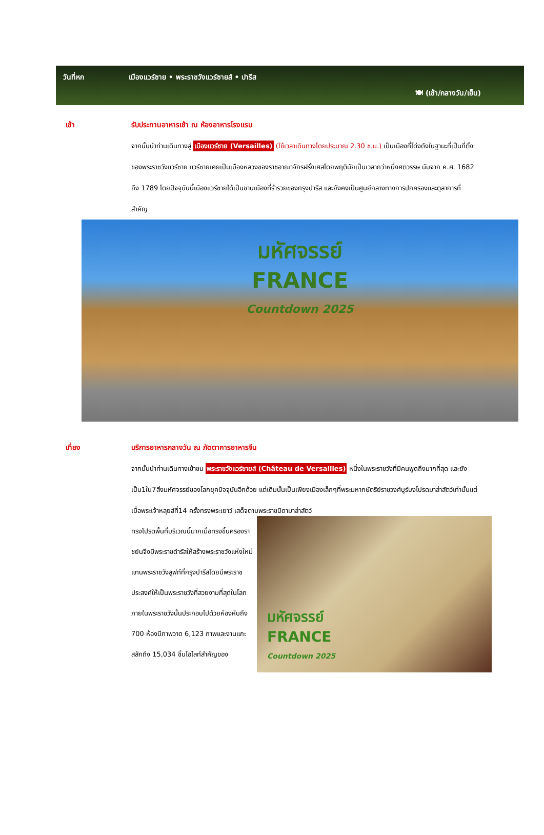วันที่หก เมืองแวร์ซาย • พระราชวังแวร์ซายส์ • ปารีส
🍽 (เช้า/กลางวัน/เย็น)
เช้า รับประทานอาหารเช้า ณ ห้องอาหารโรงแรม
จากนั้นนำท่านเดินทางสู่ เมืองแวร์ซาย (Versailles) (ใช้เวลาเดินทางโดยประมาณ 2.30 ช.ม.) เป็นเมืองที่โด่งดังในฐานะที่เป็นที่ตั้งของพระราชวังแวร์ซาย แวร์ซายเคยเป็นเมืองหลวงของราชอาณาจักรฝรั่งเศสโดยพฤตินัยเป็นเวลากว่าหนึ่งศตวรรษ นับจาก ค.ศ. 1682 ถึง 1789 โดยปัจจุบันนี้เมืองแวร์ซายได้เป็นชานเมืองที่ร่ำรวยของกรุงปารีส และยังคงเป็นศูนย์กลางทางการปกครองและตุลาการที่สำคัญ
มหัศจรรย์
FRANCE
Countdown 2025
เที่ยง บริการอาหารกลางวัน ณ ภัตตาคารอาหารจีน
จากนั้นนำท่านเดินทางเข้าชม พระราชวังแวร์ซายส์ (Château de Versailles) หนึ่งในพระราชวังที่มีคนพูดถึงมากที่สุด และยังเป็น1ใน7สิ่งมหัศจรรย์ของโลกยุคปัจจุบันอีกด้วย แต่เดิมนั้นเป็นเพียงเมืองเล็กๆที่พระมหากษัตริย์ราชวงศ์บูร์บงโปรดมาล่าสัตว์เท่านั้นแต่เมื่อพระเจ้าหลุยส์ที่14 ครั้งทรงพระเยาว์ เสด็จตามพระราชบิดามาล่าสัตว์
ทรงโปรดพื้นที่บริเวณนี้มากเมื่อทรงขึ้นครองราชย์นจึงมีพระราชดำรัสให้สร้างพระราชวังแห่งใหม่แทนพระราชวังลูฟท์ที่กรุงปารีสโดยมีพระราชประสงค์ให้เป็นพระราชวังที่สวยงามที่สุดในโลก ภายในพระราชวังนั้นประกอบไปด้วยห้องหับถึง 700 ห้องมีภาพวาด 6,123 ภาพและงานแกะสลักถึง 15,034 ชิ้นไฮไลท์สำคัญของ
มหัศจรรย์
FRANCE
Countdown 2025